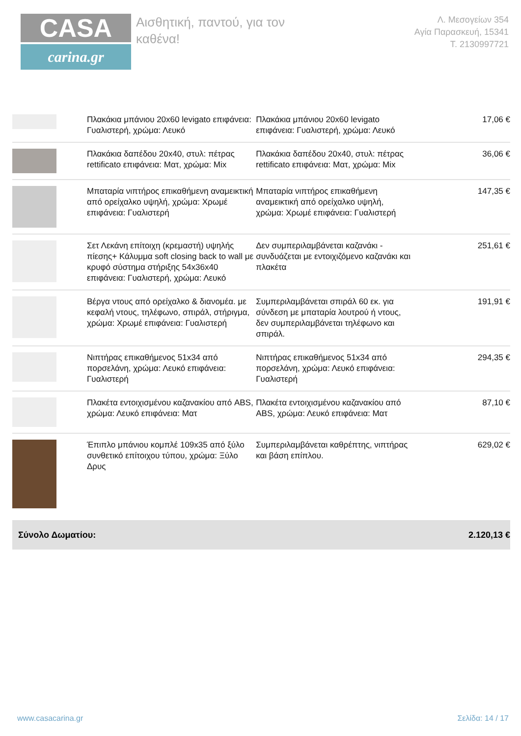CASA
carina.gr
Αισθητική, παντού, για τον καθένα!
Λ. Μεσογείων 354
Αγία Παρασκευή, 15341
Τ. 2130997721
| | Πλακάκια μπάνιου 20x60 levigato επιφάνεια: Γυαλιστερή, χρώμα: Λευκό | Πλακάκια μπάνιου 20x60 levigato επιφάνεια: Γυαλιστερή, χρώμα: Λευκό | 17,06 € |
| | Πλακάκια δαπέδου 20x40, στυλ: πέτρας rettificato επιφάνεια: Ματ, χρώμα: Mix | Πλακάκια δαπέδου 20x40, στυλ: πέτρας rettificato επιφάνεια: Ματ, χρώμα: Mix | 36,06 € |
| | Μπαταρία νιπτήρος επικαθήμενη αναμεικτική από ορείχαλκο υψηλή, χρώμα: Χρωμέ επιφάνεια: Γυαλιστερή | Μπαταρία νιπτήρος επικαθήμενη αναμεικτική από ορείχαλκο υψηλή, χρώμα: Χρωμέ επιφάνεια: Γυαλιστερή | 147,35 € |
| | Σετ Λεκάνη επίτοιχη (κρεμαστή) υψηλής πίεσης+ Κάλυμμα soft closing back to wall με κρυφό σύστημα στήριξης 54x36x40 επιφάνεια: Γυαλιστερή, χρώμα: Λευκό | Δεν συμπεριλαμβάνεται καζανάκι - συνδυάζεται με εντοιχιζόμενο καζανάκι και πλακέτα | 251,61 € |
| | Βέργα ντους από ορείχαλκο & διανομέα. με κεφαλή ντους, τηλέφωνο, σπιράλ, στήριγμα, χρώμα: Χρωμέ επιφάνεια: Γυαλιστερή | Συμπεριλαμβάνεται σπιράλ 60 εκ. για σύνδεση με μπαταρία λουτρού ή ντους, δεν συμπεριλαμβάνεται τηλέφωνο και σπιράλ. | 191,91 € |
| | Νιπτήρας επικαθήμενος 51x34 από πορσελάνη, χρώμα: Λευκό επιφάνεια: Γυαλιστερή | Νιπτήρας επικαθήμενος 51x34 από πορσελάνη, χρώμα: Λευκό επιφάνεια: Γυαλιστερή | 294,35 € |
| | Πλακέτα εντοιχισμένου καζανακίου από ABS, χρώμα: Λευκό επιφάνεια: Ματ | Πλακέτα εντοιχισμένου καζανακίου από ABS, χρώμα: Λευκό επιφάνεια: Ματ | 87,10 € |
| | Έπιπλο μπάνιου κομπλέ 109x35 από ξύλο συνθετικό επίτοιχου τύπου, χρώμα: Ξύλο Δρυς | Συμπεριλαμβάνεται καθρέπτης, νιπτήρας και βάση επίπλου. | 629,02 € |
Σύνολο Δωματίου: 2.120,13 €
www.casacarina.gr Σελίδα: 14 / 17